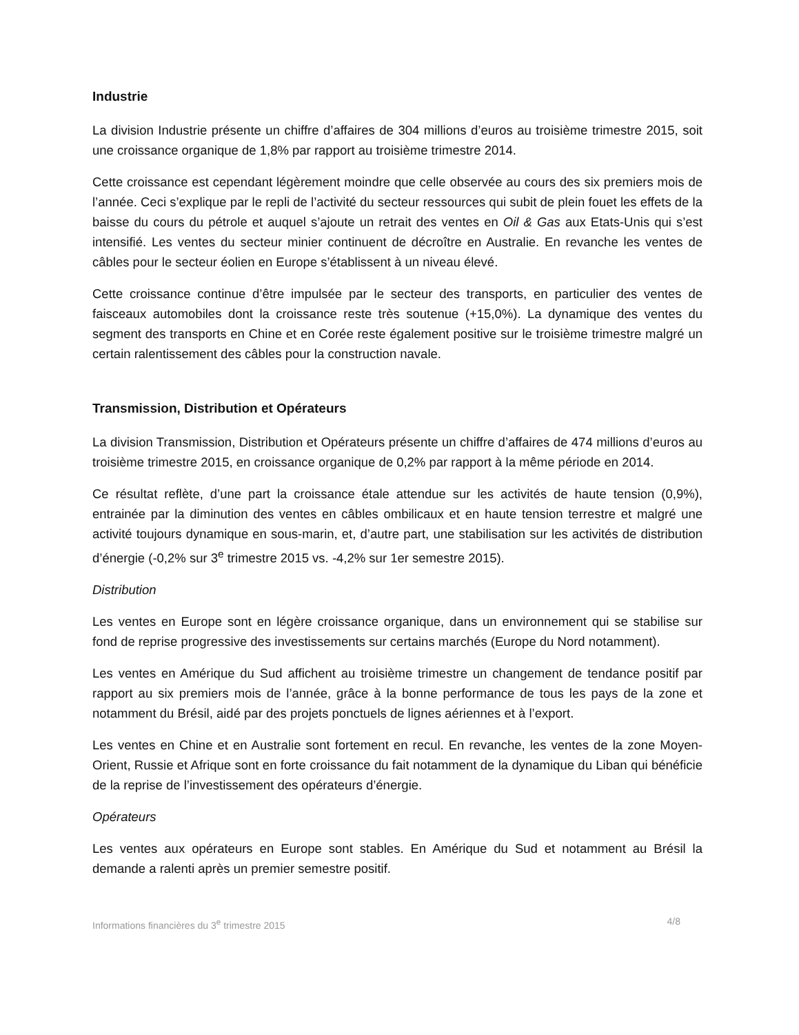Industrie
La division Industrie présente un chiffre d’affaires de 304 millions d’euros au troisième trimestre 2015, soit une croissance organique de 1,8% par rapport au troisième trimestre 2014.
Cette croissance est cependant légèrement moindre que celle observée au cours des six premiers mois de l’année. Ceci s’explique par le repli de l’activité du secteur ressources qui subit de plein fouet les effets de la baisse du cours du pétrole et auquel s’ajoute un retrait des ventes en Oil & Gas aux Etats-Unis qui s’est intensifié. Les ventes du secteur minier continuent de décroître en Australie. En revanche les ventes de câbles pour le secteur éolien en Europe s’établissent à un niveau élevé.
Cette croissance continue d’être impulsée par le secteur des transports, en particulier des ventes de faisceaux automobiles dont la croissance reste très soutenue (+15,0%). La dynamique des ventes du segment des transports en Chine et en Corée reste également positive sur le troisième trimestre malgré un certain ralentissement des câbles pour la construction navale.
Transmission, Distribution et Opérateurs
La division Transmission, Distribution et Opérateurs présente un chiffre d’affaires de 474 millions d’euros au troisième trimestre 2015, en croissance organique de 0,2% par rapport à la même période en 2014.
Ce résultat reflète, d’une part la croissance étale attendue sur les activités de haute tension (0,9%), entrainée par la diminution des ventes en câbles ombilicaux et en haute tension terrestre et malgré une activité toujours dynamique en sous-marin, et, d’autre part, une stabilisation sur les activités de distribution d’énergie (-0,2% sur 3<sup>e</sup> trimestre 2015 vs. -4,2% sur 1er semestre 2015).
Distribution
Les ventes en Europe sont en légère croissance organique, dans un environnement qui se stabilise sur fond de reprise progressive des investissements sur certains marchés (Europe du Nord notamment).
Les ventes en Amérique du Sud affichent au troisième trimestre un changement de tendance positif par rapport au six premiers mois de l’année, grâce à la bonne performance de tous les pays de la zone et notamment du Brésil, aidé par des projets ponctuels de lignes aériennes et à l’export.
Les ventes en Chine et en Australie sont fortement en recul. En revanche, les ventes de la zone Moyen-Orient, Russie et Afrique sont en forte croissance du fait notamment de la dynamique du Liban qui bénéficie de la reprise de l’investissement des opérateurs d’énergie.
Opérateurs
Les ventes aux opérateurs en Europe sont stables. En Amérique du Sud et notamment au Brésil la demande a ralenti après un premier semestre positif.
Informations financières du 3<sup>e</sup> trimestre 2015 4/8